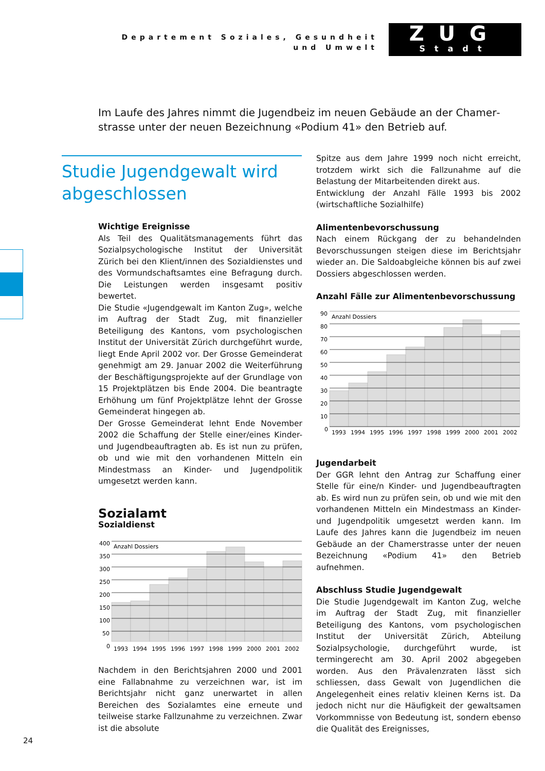Departement Soziales, Gesundheit
und Umwelt
ZUG
Stadt
Im Laufe des Jahres nimmt die Jugendbeiz im neuen Gebäude an der Chamer­strasse unter der neuen Bezeichnung «Podium 41» den Betrieb auf.
Studie Jugendgewalt wird abgeschlossen
Wichtige Ereignisse
Als Teil des Qualitätsmanagements führt das Sozialpsychologische Institut der Universität Zürich bei den Klient/innen des Sozialdienstes und des Vormundschaftsamtes eine Befragung durch. Die Leistungen werden insgesamt positiv bewertet.
Die Studie «Jugendgewalt im Kanton Zug», welche im Auftrag der Stadt Zug, mit finanzieller Beteiligung des Kantons, vom psychologischen Institut der Universität Zürich durchgeführt wurde, liegt Ende April 2002 vor. Der Grosse Gemeinderat genehmigt am 29. Januar 2002 die Weiterführung der Beschäftigungsprojekte auf der Grundlage von 15 Projektplätzen bis Ende 2004. Die beantragte Erhöhung um fünf Projektplätze lehnt der Grosse Gemeinderat hingegen ab.
Der Grosse Gemeinderat lehnt Ende November 2002 die Schaffung der Stelle einer/eines Kinder- und Jugendbeauftragten ab. Es ist nun zu prüfen, ob und wie mit den vorhandenen Mitteln ein Mindestmass an Kinder- und Jugendpolitik umgesetzt werden kann.
Sozialamt
Sozialdienst
Anzahl Dossiers
400
350
300
250
200
150
100
50
0
1993
1994
1995
1996
1997
1998
1999
2000
2001
2002
Nachdem in den Berichtsjahren 2000 und 2001 eine Fallabnahme zu verzeichnen war, ist im Berichtsjahr nicht ganz unerwartet in allen Bereichen des Sozialamtes eine erneute und teilweise starke Fallzunahme zu verzeichnen. Zwar ist die absolute
Spitze aus dem Jahre 1999 noch nicht erreicht, trotzdem wirkt sich die Fallzunahme auf die Belastung der Mitarbeitenden direkt aus.
Entwicklung der Anzahl Fälle 1993 bis 2002 (wirtschaftliche Sozialhilfe)
Alimentenbevorschussung
Nach einem Rückgang der zu behandelnden Bevorschussungen steigen diese im Berichtsjahr wieder an. Die Saldoabgleiche können bis auf zwei Dossiers abgeschlossen werden.
Anzahl Fälle zur Alimentenbevorschussung
Anzahl Dossiers
90
80
70
60
50
40
30
20
10
0
1993
1994
1995
1996
1997
1998
1999
2000
2001
2002
Jugendarbeit
Der GGR lehnt den Antrag zur Schaffung einer Stelle für eine/n Kinder- und Jugendbeauftragten ab. Es wird nun zu prüfen sein, ob und wie mit den vorhandenen Mitteln ein Mindestmass an Kinder- und Jugendpolitik umgesetzt werden kann. Im Laufe des Jahres kann die Jugendbeiz im neuen Gebäude an der Chamerstrasse unter der neuen Bezeichnung «Podium 41» den Betrieb aufnehmen.
Abschluss Studie Jugendgewalt
Die Studie Jugendgewalt im Kanton Zug, welche im Auftrag der Stadt Zug, mit finanzieller Beteiligung des Kantons, vom psychologischen Institut der Universität Zürich, Abteilung Sozialpsychologie, durchgeführt wurde, ist termingerecht am 30. April 2002 abgegeben worden. Aus den Prävalenzraten lässt sich schliessen, dass Gewalt von Jugendlichen die Angelegenheit eines relativ kleinen Kerns ist. Da jedoch nicht nur die Häufigkeit der gewaltsamen Vorkommnisse von Bedeutung ist, sondern ebenso die Qualität des Ereignisses,
24